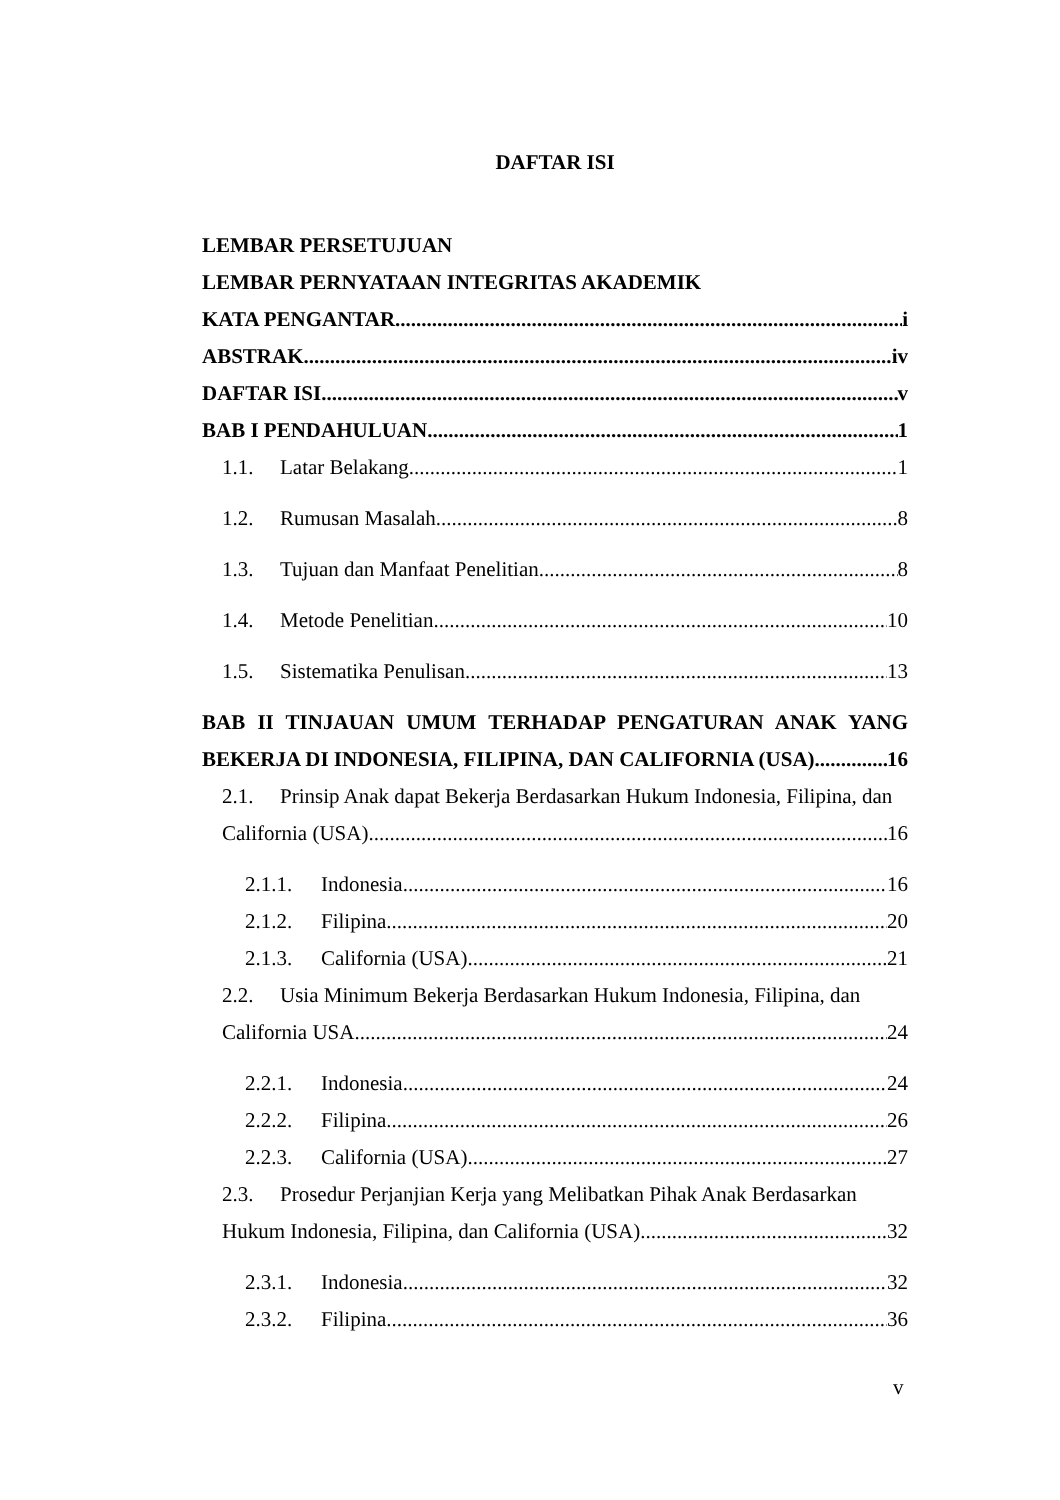DAFTAR ISI
LEMBAR PERSETUJUAN
LEMBAR PERNYATAAN INTEGRITAS AKADEMIK
KATA PENGANTAR i
ABSTRAK iv
DAFTAR ISI v
BAB I PENDAHULUAN 1
1.1. Latar Belakang 1
1.2. Rumusan Masalah 8
1.3. Tujuan dan Manfaat Penelitian 8
1.4. Metode Penelitian 10
1.5. Sistematika Penulisan 13
BAB II TINJAUAN UMUM TERHADAP PENGATURAN ANAK YANG
BEKERJA DI INDONESIA, FILIPINA, DAN CALIFORNIA (USA) 16
2.1. Prinsip Anak dapat Bekerja Berdasarkan Hukum Indonesia, Filipina, dan
California (USA) 16
2.1.1. Indonesia 16
2.1.2. Filipina 20
2.1.3. California (USA) 21
2.2. Usia Minimum Bekerja Berdasarkan Hukum Indonesia, Filipina, dan
California USA 24
2.2.1. Indonesia 24
2.2.2. Filipina 26
2.2.3. California (USA) 27
2.3. Prosedur Perjanjian Kerja yang Melibatkan Pihak Anak Berdasarkan
Hukum Indonesia, Filipina, dan California (USA) 32
2.3.1. Indonesia 32
2.3.2. Filipina 36
v